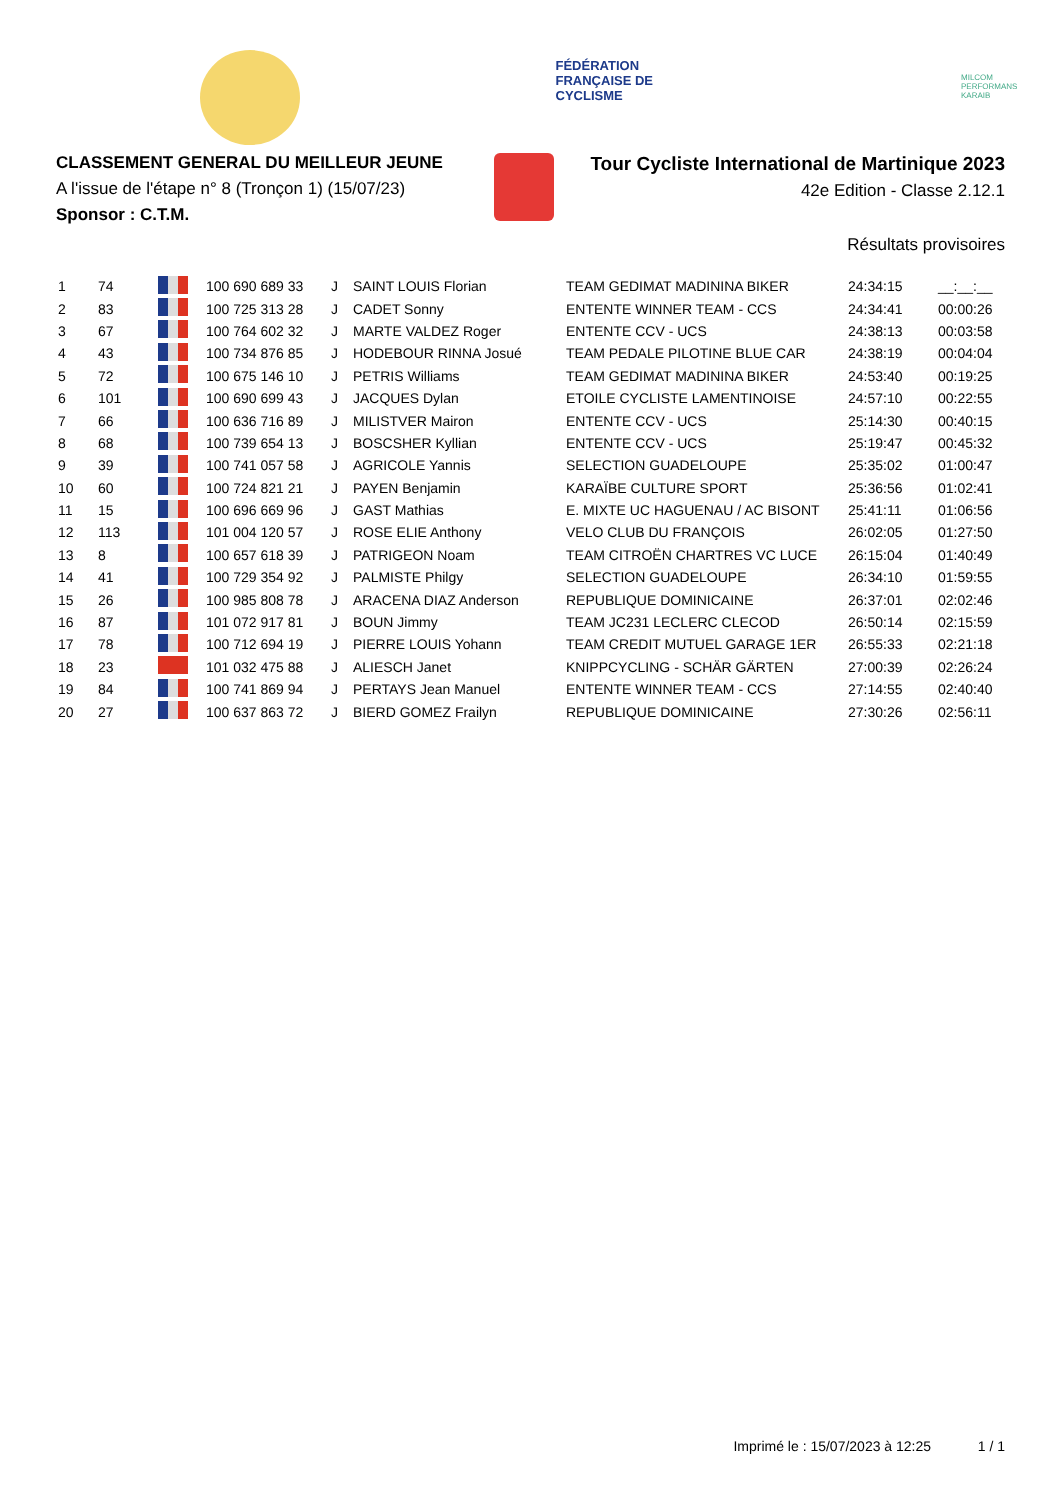FÉDÉRATION FRANÇAISE DE CYCLISME
MILCOM PERFORMANS KARAIB
CLASSEMENT GENERAL DU MEILLEUR JEUNE
A l'issue de l'étape n° 8 (Tronçon 1) (15/07/23)
Sponsor : C.T.M.
Tour Cycliste International de Martinique 2023
42e Edition - Classe 2.12.1
Résultats provisoires
| 1 | 74 | | 100 690 689 33 | J | SAINT LOUIS Florian | TEAM GEDIMAT MADININA BIKER | 24:34:15 | __:__:__ |
| 2 | 83 | | 100 725 313 28 | J | CADET Sonny | ENTENTE WINNER TEAM - CCS | 24:34:41 | 00:00:26 |
| 3 | 67 | | 100 764 602 32 | J | MARTE VALDEZ Roger | ENTENTE CCV - UCS | 24:38:13 | 00:03:58 |
| 4 | 43 | | 100 734 876 85 | J | HODEBOUR RINNA Josué | TEAM PEDALE PILOTINE BLUE CAR | 24:38:19 | 00:04:04 |
| 5 | 72 | | 100 675 146 10 | J | PETRIS Williams | TEAM GEDIMAT MADININA BIKER | 24:53:40 | 00:19:25 |
| 6 | 101 | | 100 690 699 43 | J | JACQUES Dylan | ETOILE CYCLISTE LAMENTINOISE | 24:57:10 | 00:22:55 |
| 7 | 66 | | 100 636 716 89 | J | MILISTVER Mairon | ENTENTE CCV - UCS | 25:14:30 | 00:40:15 |
| 8 | 68 | | 100 739 654 13 | J | BOSCSHER Kyllian | ENTENTE CCV - UCS | 25:19:47 | 00:45:32 |
| 9 | 39 | | 100 741 057 58 | J | AGRICOLE Yannis | SELECTION GUADELOUPE | 25:35:02 | 01:00:47 |
| 10 | 60 | | 100 724 821 21 | J | PAYEN Benjamin | KARAÏBE CULTURE SPORT | 25:36:56 | 01:02:41 |
| 11 | 15 | | 100 696 669 96 | J | GAST Mathias | E. MIXTE UC HAGUENAU / AC BISONT | 25:41:11 | 01:06:56 |
| 12 | 113 | | 101 004 120 57 | J | ROSE ELIE Anthony | VELO CLUB DU FRANÇOIS | 26:02:05 | 01:27:50 |
| 13 | 8 | | 100 657 618 39 | J | PATRIGEON Noam | TEAM CITROËN CHARTRES VC LUCE | 26:15:04 | 01:40:49 |
| 14 | 41 | | 100 729 354 92 | J | PALMISTE Philgy | SELECTION GUADELOUPE | 26:34:10 | 01:59:55 |
| 15 | 26 | | 100 985 808 78 | J | ARACENA DIAZ Anderson | REPUBLIQUE DOMINICAINE | 26:37:01 | 02:02:46 |
| 16 | 87 | | 101 072 917 81 | J | BOUN Jimmy | TEAM JC231 LECLERC CLECOD | 26:50:14 | 02:15:59 |
| 17 | 78 | | 100 712 694 19 | J | PIERRE LOUIS Yohann | TEAM CREDIT MUTUEL GARAGE 1ER | 26:55:33 | 02:21:18 |
| 18 | 23 | | 101 032 475 88 | J | ALIESCH Janet | KNIPPCYCLING - SCHÄR GÄRTEN | 27:00:39 | 02:26:24 |
| 19 | 84 | | 100 741 869 94 | J | PERTAYS Jean Manuel | ENTENTE WINNER TEAM - CCS | 27:14:55 | 02:40:40 |
| 20 | 27 | | 100 637 863 72 | J | BIERD GOMEZ Frailyn | REPUBLIQUE DOMINICAINE | 27:30:26 | 02:56:11 |
Imprimé le : 15/07/2023 à 12:25 1 / 1